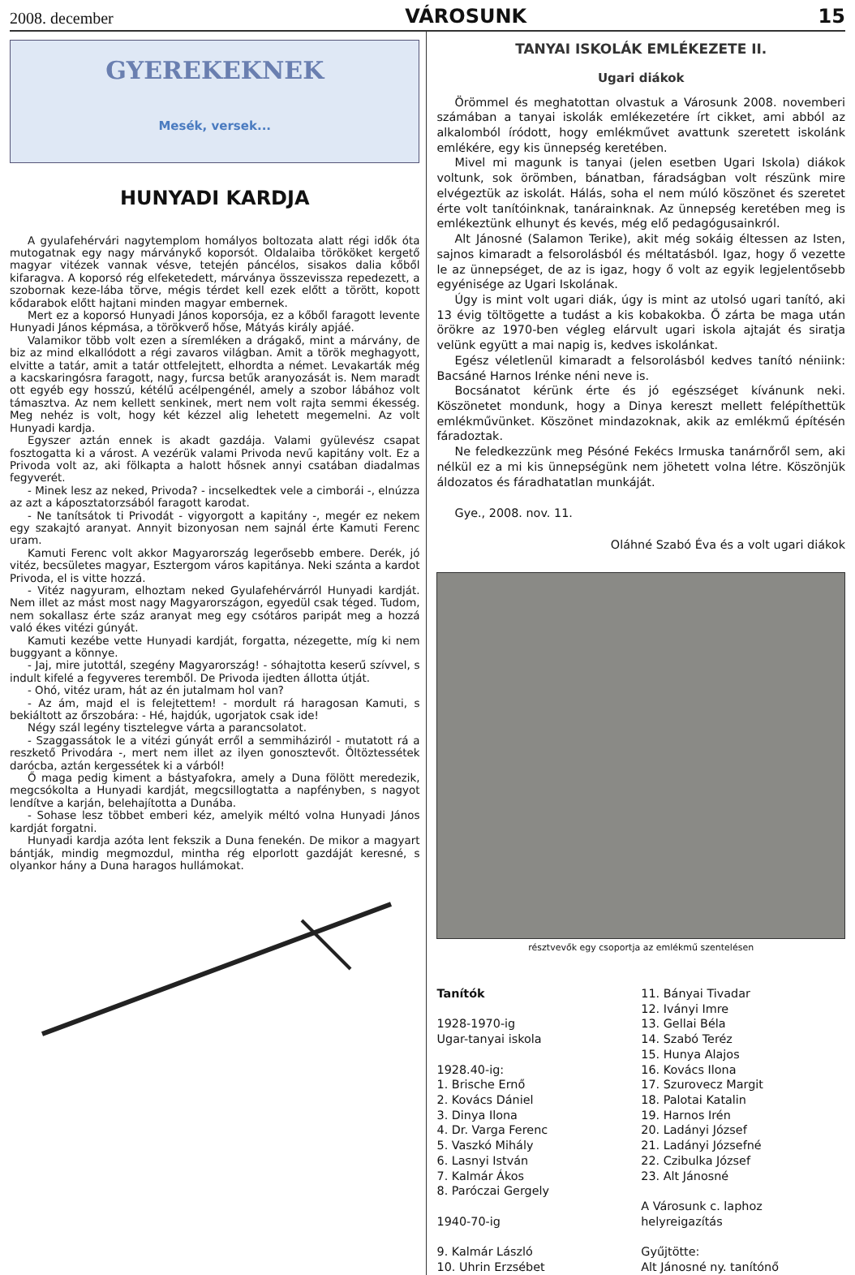2008. december VÁROSUNK 15
GYEREKEKNEK
Mesék, versek...
HUNYADI KARDJA
A gyulafehérvári nagytemplom homályos boltozata alatt régi idők óta mutogatnak egy nagy márványkő koporsót. Oldalaiba törököket kergető magyar vitézek vannak vésve, tetején páncélos, sisakos dalia kőből kifaragva. A koporsó rég elfeketedett, márványa összevissza repedezett, a szobornak keze-lába törve, mégis térdet kell ezek előtt a törött, kopott kődarabok előtt hajtani minden magyar embernek.
Mert ez a koporsó Hunyadi János koporsója, ez a kőből faragott levente Hunyadi János képmása, a törökverő hőse, Mátyás király apjáé.
Valamikor több volt ezen a síremléken a drágakő, mint a márvány, de biz az mind elkallódott a régi zavaros világban. Amit a török meghagyott, elvitte a tatár, amit a tatár ottfelejtett, elhordta a német. Levakarták még a kacskaringósra faragott, nagy, furcsa betűk aranyozását is. Nem maradt ott egyéb egy hosszú, kétélű acélpengénél, amely a szobor lábához volt támasztva. Az nem kellett senkinek, mert nem volt rajta semmi ékesség. Meg nehéz is volt, hogy két kézzel alig lehetett megemelni. Az volt Hunyadi kardja.
Egyszer aztán ennek is akadt gazdája. Valami gyülevész csapat fosztogatta ki a várost. A vezérük valami Privoda nevű kapitány volt. Ez a Privoda volt az, aki fölkapta a halott hősnek annyi csatában diadalmas fegyverét.
- Minek lesz az neked, Privoda? - incselkedtek vele a cimborái -, elnúzza az azt a káposztatorzsából faragott karodat.
- Ne tanítsátok ti Privodát - vigyorgott a kapitány -, megér ez nekem egy szakajtó aranyat. Annyit bizonyosan nem sajnál érte Kamuti Ferenc uram.
Kamuti Ferenc volt akkor Magyarország legerősebb embere. Derék, jó vitéz, becsületes magyar, Esztergom város kapitánya. Neki szánta a kardot Privoda, el is vitte hozzá.
- Vitéz nagyuram, elhoztam neked Gyulafehérvárról Hunyadi kardját. Nem illet az mást most nagy Magyarországon, egyedül csak téged. Tudom, nem sokallasz érte száz aranyat meg egy csótáros paripát meg a hozzá való ékes vitézi gúnyát.
Kamuti kezébe vette Hunyadi kardját, forgatta, nézegette, míg ki nem buggyant a könnye.
- Jaj, mire jutottál, szegény Magyarország! - sóhajtotta keserű szívvel, s indult kifelé a fegyveres teremből. De Privoda ijedten állotta útját.
- Ohó, vitéz uram, hát az én jutalmam hol van?
- Az ám, majd el is felejtettem! - mordult rá haragosan Kamuti, s bekiáltott az őrszobára: - Hé, hajdúk, ugorjatok csak ide!
Négy szál legény tisztelegve várta a parancsolatot.
- Szaggassátok le a vitézi gúnyát erről a semmiháziról - mutatott rá a reszkető Privodára -, mert nem illet az ilyen gonosztevőt. Öltöztessétek darócba, aztán kergessétek ki a várból!
Ő maga pedig kiment a bástyafokra, amely a Duna fölött meredezik, megcsókolta a Hunyadi kardját, megcsillogtatta a napfényben, s nagyot lendítve a karján, belehajította a Dunába.
- Sohase lesz többet emberi kéz, amelyik méltó volna Hunyadi János kardját forgatni.
Hunyadi kardja azóta lent fekszik a Duna fenekén. De mikor a magyart bántják, mindig megmozdul, mintha rég elporlott gazdáját keresné, s olyankor hány a Duna haragos hullámokat.
TANYAI ISKOLÁK EMLÉKEZETE II.
Ugari diákok
Örömmel és meghatottan olvastuk a Városunk 2008. novemberi számában a tanyai iskolák emlékezetére írt cikket, ami abból az alkalomból íródott, hogy emlékművet avattunk szeretett iskolánk emlékére, egy kis ünnepség keretében.
Mivel mi magunk is tanyai (jelen esetben Ugari Iskola) diákok voltunk, sok örömben, bánatban, fáradságban volt részünk mire elvégeztük az iskolát. Hálás, soha el nem múló köszönet és szeretet érte volt tanítóinknak, tanárainknak. Az ünnepség keretében meg is emlékeztünk elhunyt és kevés, még elő pedagógusainkról.
Alt Jánosné (Salamon Terike), akit még sokáig éltessen az Isten, sajnos kimaradt a felsorolásból és méltatásból. Igaz, hogy ő vezette le az ünnepséget, de az is igaz, hogy ő volt az egyik legjelentősebb egyénisége az Ugari Iskolának.
Úgy is mint volt ugari diák, úgy is mint az utolsó ugari tanító, aki 13 évig töltögette a tudást a kis kobakokba. Ő zárta be maga után örökre az 1970-ben végleg elárvult ugari iskola ajtaját és siratja velünk együtt a mai napig is, kedves iskolánkat.
Egész véletlenül kimaradt a felsorolásból kedves tanító néniink: Bacsáné Harnos Irénke néni neve is.
Bocsánatot kérünk érte és jó egészséget kívánunk neki. Köszönetet mondunk, hogy a Dinya kereszt mellett felépíthettük emlékművünket. Köszönet mindazoknak, akik az emlékmű építésén fáradoztak.
Ne feledkezzünk meg Pésóné Fekécs Irmuska tanárnőről sem, aki nélkül ez a mi kis ünnepségünk nem jöhetett volna létre. Köszönjük áldozatos és fáradhatatlan munkáját.
Gye., 2008. nov. 11.
Oláhné Szabó Éva és a volt ugari diákok
résztvevők egy csoportja az emlékmű szentelésen
Tanítók
1928-1970-ig
Ugar-tanyai iskola
1928.40-ig:
1. Brische Ernő
2. Kovács Dániel
3. Dinya Ilona
4. Dr. Varga Ferenc
5. Vaszkó Mihály
6. Lasnyi István
7. Kalmár Ákos
8. Paróczai Gergely
1940-70-ig
9. Kalmár László
10. Uhrin Erzsébet
11. Bányai Tivadar
12. Iványi Imre
13. Gellai Béla
14. Szabó Teréz
15. Hunya Alajos
16. Kovács Ilona
17. Szurovecz Margit
18. Palotai Katalin
19. Harnos Irén
20. Ladányi József
21. Ladányi Józsefné
22. Czibulka József
23. Alt Jánosné
A Városunk c. laphoz
helyreigazítás
Gyűjtötte:
Alt Jánosné ny. tanítónő